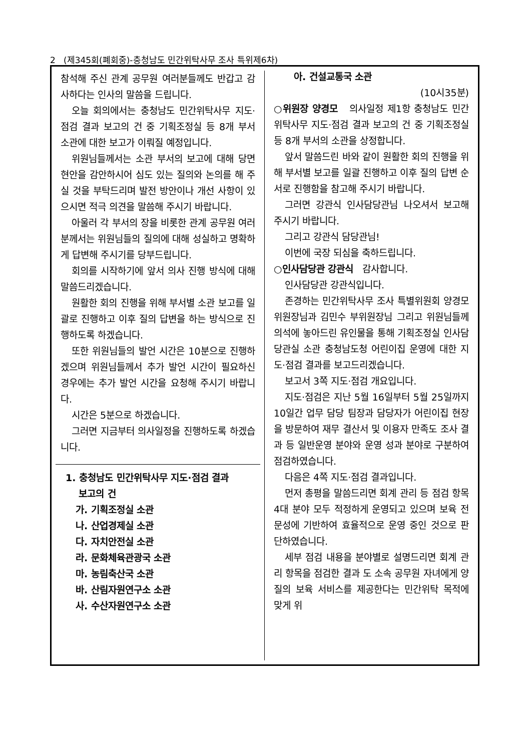2 (제345회(폐회중)-충청남도 민간위탁사무 조사 특위제6차)
참석해 주신 관계 공무원 여러분들께도 반갑고 감사하다는 인사의 말씀을 드립니다.
오늘 회의에서는 충청남도 민간위탁사무 지도·점검 결과 보고의 건 중 기획조정실 등 8개 부서 소관에 대한 보고가 이뤄질 예정입니다.
위원님들께서는 소관 부서의 보고에 대해 당면 현안을 감안하시어 심도 있는 질의와 논의를 해 주실 것을 부탁드리며 발전 방안이나 개선 사항이 있으시면 적극 의견을 말씀해 주시기 바랍니다.
아울러 각 부서의 장을 비롯한 관계 공무원 여러분께서는 위원님들의 질의에 대해 성실하고 명확하게 답변해 주시기를 당부드립니다.
회의를 시작하기에 앞서 의사 진행 방식에 대해 말씀드리겠습니다.
원활한 회의 진행을 위해 부서별 소관 보고를 일괄로 진행하고 이후 질의 답변을 하는 방식으로 진행하도록 하겠습니다.
또한 위원님들의 발언 시간은 10분으로 진행하겠으며 위원님들께서 추가 발언 시간이 필요하신 경우에는 추가 발언 시간을 요청해 주시기 바랍니다.
시간은 5분으로 하겠습니다.
그러면 지금부터 의사일정을 진행하도록 하겠습니다.
1. 충청남도 민간위탁사무 지도·점검 결과
보고의 건
가. 기획조정실 소관
나. 산업경제실 소관
다. 자치안전실 소관
라. 문화체육관광국 소관
마. 농림축산국 소관
바. 산림자원연구소 소관
사. 수산자원연구소 소관
아. 건설교통국 소관
(10시35분)
○위원장 양경모 의사일정 제1항 충청남도 민간위탁사무 지도·점검 결과 보고의 건 중 기획조정실 등 8개 부서의 소관을 상정합니다.
앞서 말씀드린 바와 같이 원활한 회의 진행을 위해 부서별 보고를 일괄 진행하고 이후 질의 답변 순서로 진행함을 참고해 주시기 바랍니다.
그러면 강관식 인사담당관님 나오셔서 보고해 주시기 바랍니다.
그리고 강관식 담당관님!
이번에 국장 되심을 축하드립니다.
○인사담당관 강관식 감사합니다.
인사담당관 강관식입니다.
존경하는 민간위탁사무 조사 특별위원회 양경모 위원장님과 김민수 부위원장님 그리고 위원님들께 의석에 놓아드린 유인물을 통해 기획조정실 인사담당관실 소관 충청남도청 어린이집 운영에 대한 지도·점검 결과를 보고드리겠습니다.
보고서 3쪽 지도·점검 개요입니다.
지도·점검은 지난 5월 16일부터 5월 25일까지 10일간 업무 담당 팀장과 담당자가 어린이집 현장을 방문하여 재무 결산서 및 이용자 만족도 조사 결과 등 일반운영 분야와 운영 성과 분야로 구분하여 점검하였습니다.
다음은 4쪽 지도·점검 결과입니다.
먼저 총평을 말씀드리면 회계 관리 등 점검 항목 4대 분야 모두 적정하게 운영되고 있으며 보육 전문성에 기반하여 효율적으로 운영 중인 것으로 판단하였습니다.
세부 점검 내용을 분야별로 설명드리면 회계 관리 항목을 점검한 결과 도 소속 공무원 자녀에게 양질의 보육 서비스를 제공한다는 민간위탁 목적에 맞게 위